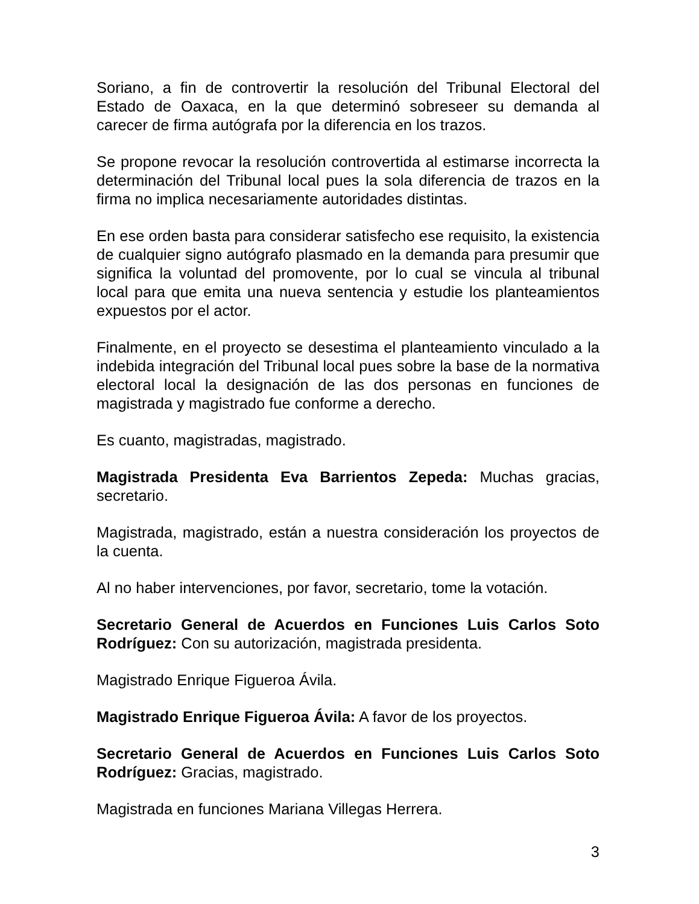Soriano, a fin de controvertir la resolución del Tribunal Electoral del Estado de Oaxaca, en la que determinó sobreseer su demanda al carecer de firma autógrafa por la diferencia en los trazos.
Se propone revocar la resolución controvertida al estimarse incorrecta la determinación del Tribunal local pues la sola diferencia de trazos en la firma no implica necesariamente autoridades distintas.
En ese orden basta para considerar satisfecho ese requisito, la existencia de cualquier signo autógrafo plasmado en la demanda para presumir que significa la voluntad del promovente, por lo cual se vincula al tribunal local para que emita una nueva sentencia y estudie los planteamientos expuestos por el actor.
Finalmente, en el proyecto se desestima el planteamiento vinculado a la indebida integración del Tribunal local pues sobre la base de la normativa electoral local la designación de las dos personas en funciones de magistrada y magistrado fue conforme a derecho.
Es cuanto, magistradas, magistrado.
Magistrada Presidenta Eva Barrientos Zepeda: Muchas gracias, secretario.
Magistrada, magistrado, están a nuestra consideración los proyectos de la cuenta.
Al no haber intervenciones, por favor, secretario, tome la votación.
Secretario General de Acuerdos en Funciones Luis Carlos Soto Rodríguez: Con su autorización, magistrada presidenta.
Magistrado Enrique Figueroa Ávila.
Magistrado Enrique Figueroa Ávila: A favor de los proyectos.
Secretario General de Acuerdos en Funciones Luis Carlos Soto Rodríguez: Gracias, magistrado.
Magistrada en funciones Mariana Villegas Herrera.
3